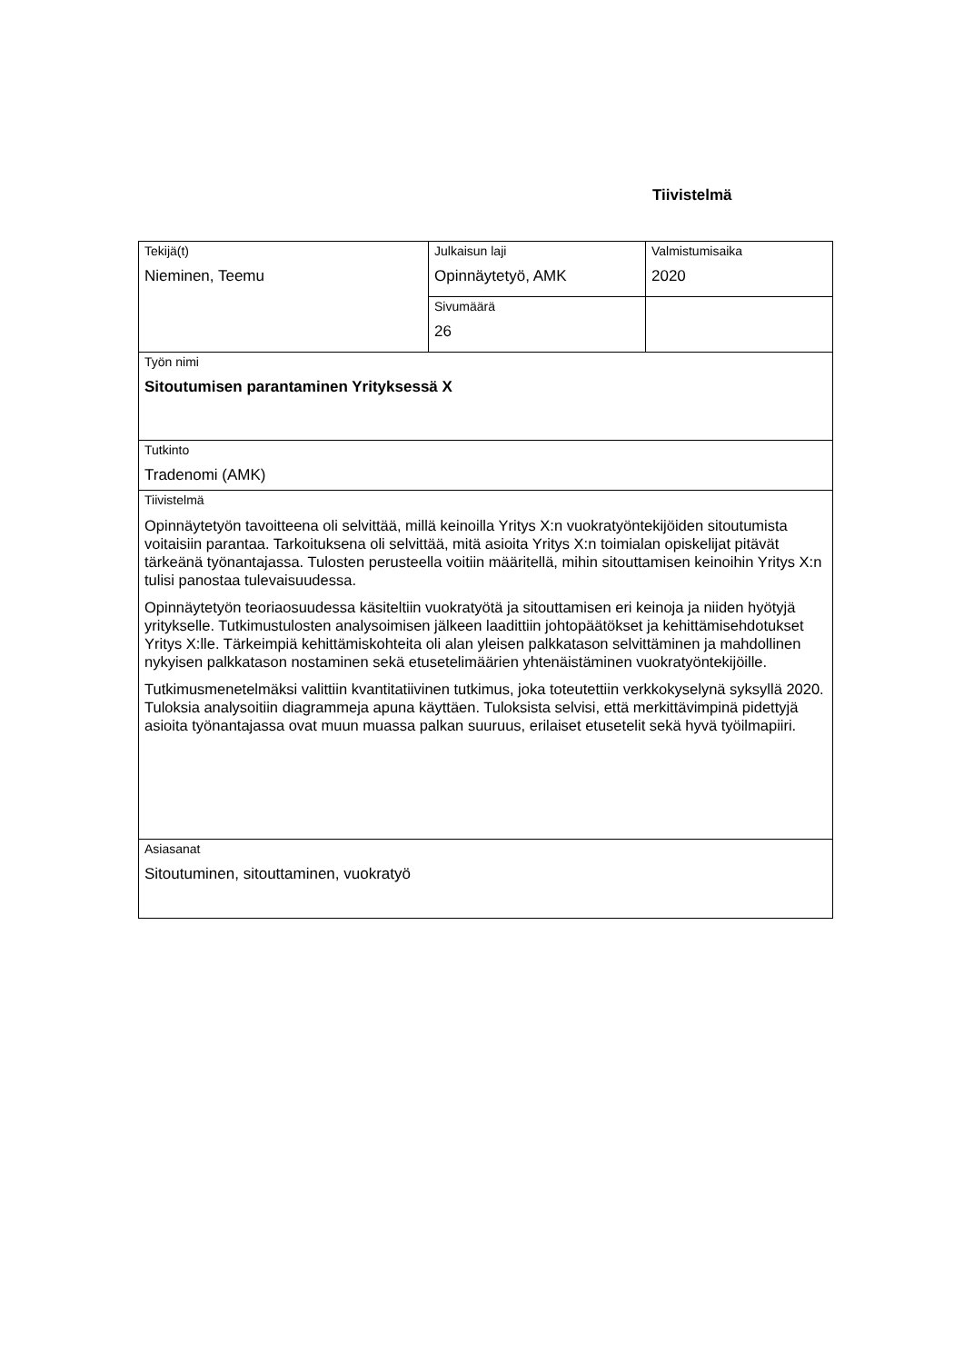Tiivistelmä
| Tekijä(t) Nieminen, Teemu | Julkaisun laji Opinnäytetyö, AMK | Valmistumisaika 2020 |
| | Sivumäärä 26 | |
| Työn nimi Sitoutumisen parantaminen Yrityksessä X | | |
| Tutkinto Tradenomi (AMK) | | |
| Tiivistelmä Opinnäytetyön tavoitteena oli selvittää, millä keinoilla Yritys X:n vuokratyöntekijöiden sitoutumista voitaisiin parantaa. Tarkoituksena oli selvittää, mitä asioita Yritys X:n toimialan opiskelijat pitävät tärkeänä työnantajassa. Tulosten perusteella voitiin määritellä, mihin sitouttamisen keinoihin Yritys X:n tulisi panostaa tulevaisuudessa. Opinnäytetyön teoriaosuudessa käsiteltiin vuokratyötä ja sitouttamisen eri keinoja ja niiden hyötyjä yritykselle. Tutkimustulosten analysoimisen jälkeen laadittiin johtopäätökset ja kehittämisehdotukset Yritys X:lle. Tärkeimpiä kehittämiskohteita oli alan yleisen palkkatason selvittäminen ja mahdollinen nykyisen palkkatason nostaminen sekä etusetelimäärien yhtenäistäminen vuokratyöntekijöille. Tutkimusmenetelmäksi valittiin kvantitatiivinen tutkimus, joka toteutettiin verkkokyselynä syksyllä 2020. Tuloksia analysoitiin diagrammeja apuna käyttäen. Tuloksista selvisi, että merkittävimpinä pidettyjä asioita työnantajassa ovat muun muassa palkan suuruus, erilaiset etusetelit sekä hyvä työilmapiiri. | | |
| Asiasanat Sitoutuminen, sitouttaminen, vuokratyö | | |